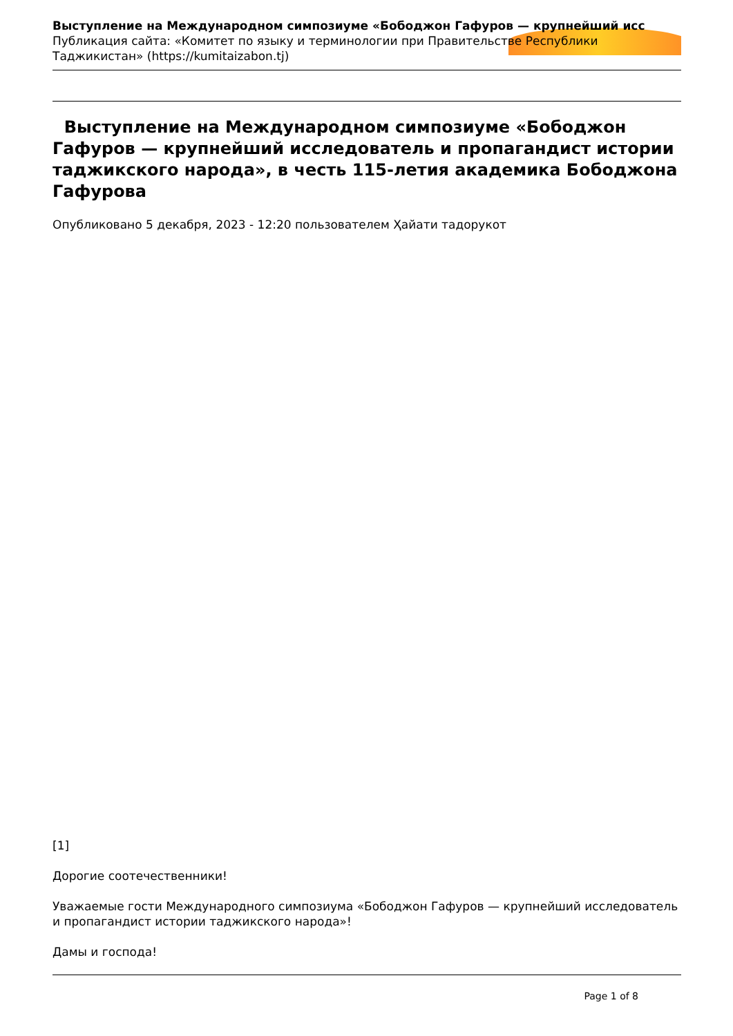Выступление на Международном симпозиуме «Бободжон Гафуров — крупнейший исс
Публикация сайта: «Комитет по языку и терминологии при Правительстве Республики Таджикистан» (https://kumitaizabon.tj)
Выступление на Международном симпозиуме «Бободжон Гафуров — крупнейший исследователь и пропагандист истории таджикского народа», в честь 115-летия академика Бободжона Гафурова
Опубликовано 5 декабря, 2023 - 12:20 пользователем Ҳайати тадорукот
[1]
Дорогие соотечественники!
Уважаемые гости Международного симпозиума «Бободжон Гафуров — крупнейший исследователь и пропагандист истории таджикского народа»!
Дамы и господа!
Page 1 of 8